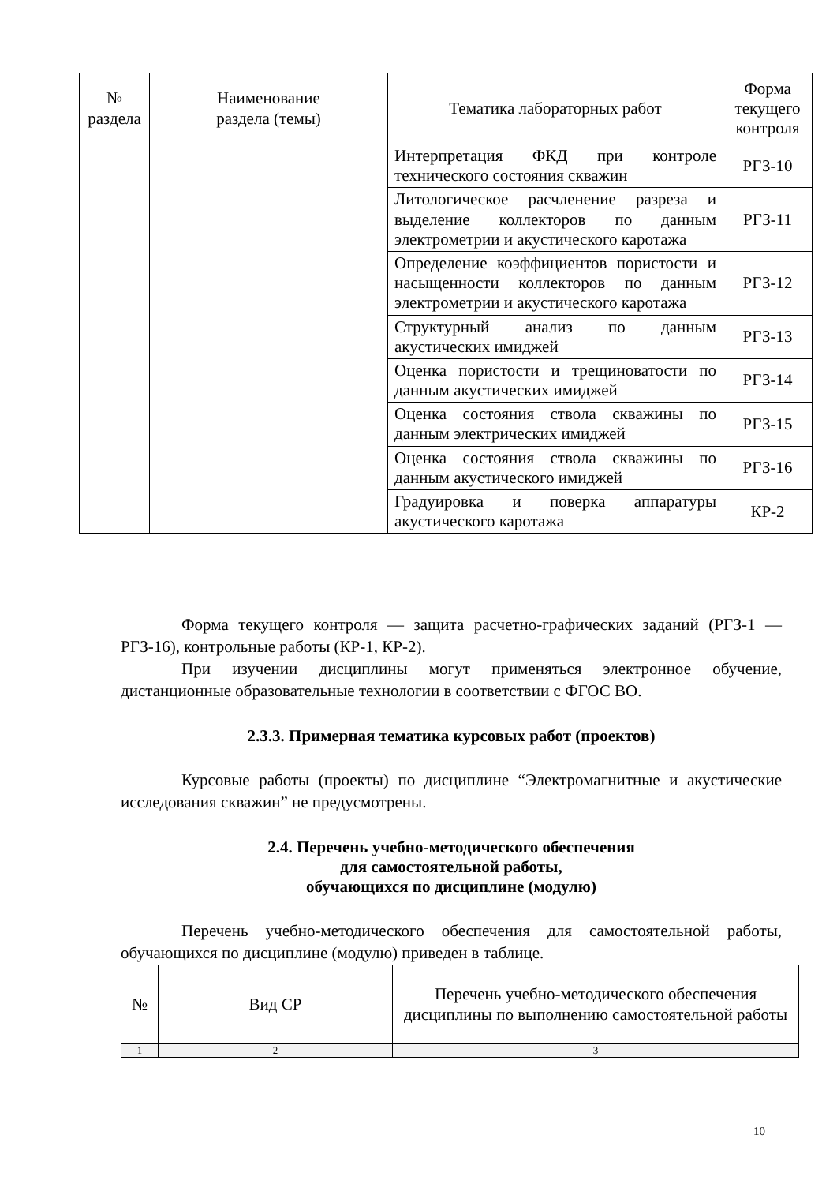| № раздела | Наименование раздела (темы) | Тематика лабораторных работ | Форма текущего контроля |
| --- | --- | --- | --- |
| | | Интерпретация ФКД при контроле технического состояния скважин | РГЗ-10 |
| | | Литологическое расчленение разреза и выделение коллекторов по данным электрометрии и акустического каротажа | РГЗ-11 |
| | | Определение коэффициентов пористости и насыщенности коллекторов по данным электрометрии и акустического каротажа | РГЗ-12 |
| | | Структурный анализ по данным акустических имиджей | РГЗ-13 |
| | | Оценка пористости и трещиноватости по данным акустических имиджей | РГЗ-14 |
| | | Оценка состояния ствола скважины по данным электрических имиджей | РГЗ-15 |
| | | Оценка состояния ствола скважины по данным акустического имиджей | РГЗ-16 |
| | | Градуировка и поверка аппаратуры акустического каротажа | КР-2 |
Форма текущего контроля — защита расчетно-графических заданий (РГЗ-1 — РГЗ-16), контрольные работы (КР-1, КР-2).
При изучении дисциплины могут применяться электронное обучение, дистанционные образовательные технологии в соответствии с ФГОС ВО.
2.3.3. Примерная тематика курсовых работ (проектов)
Курсовые работы (проекты) по дисциплине “Электромагнитные и акустические исследования скважин” не предусмотрены.
2.4. Перечень учебно-методического обеспечения
для самостоятельной работы,
обучающихся по дисциплине (модулю)
Перечень учебно-методического обеспечения для самостоятельной работы, обучающихся по дисциплине (модулю) приведен в таблице.
| № | Вид СР | Перечень учебно-методического обеспечения дисциплины по выполнению самостоятельной работы |
| --- | --- | --- |
| 1 | 2 | 3 |
10